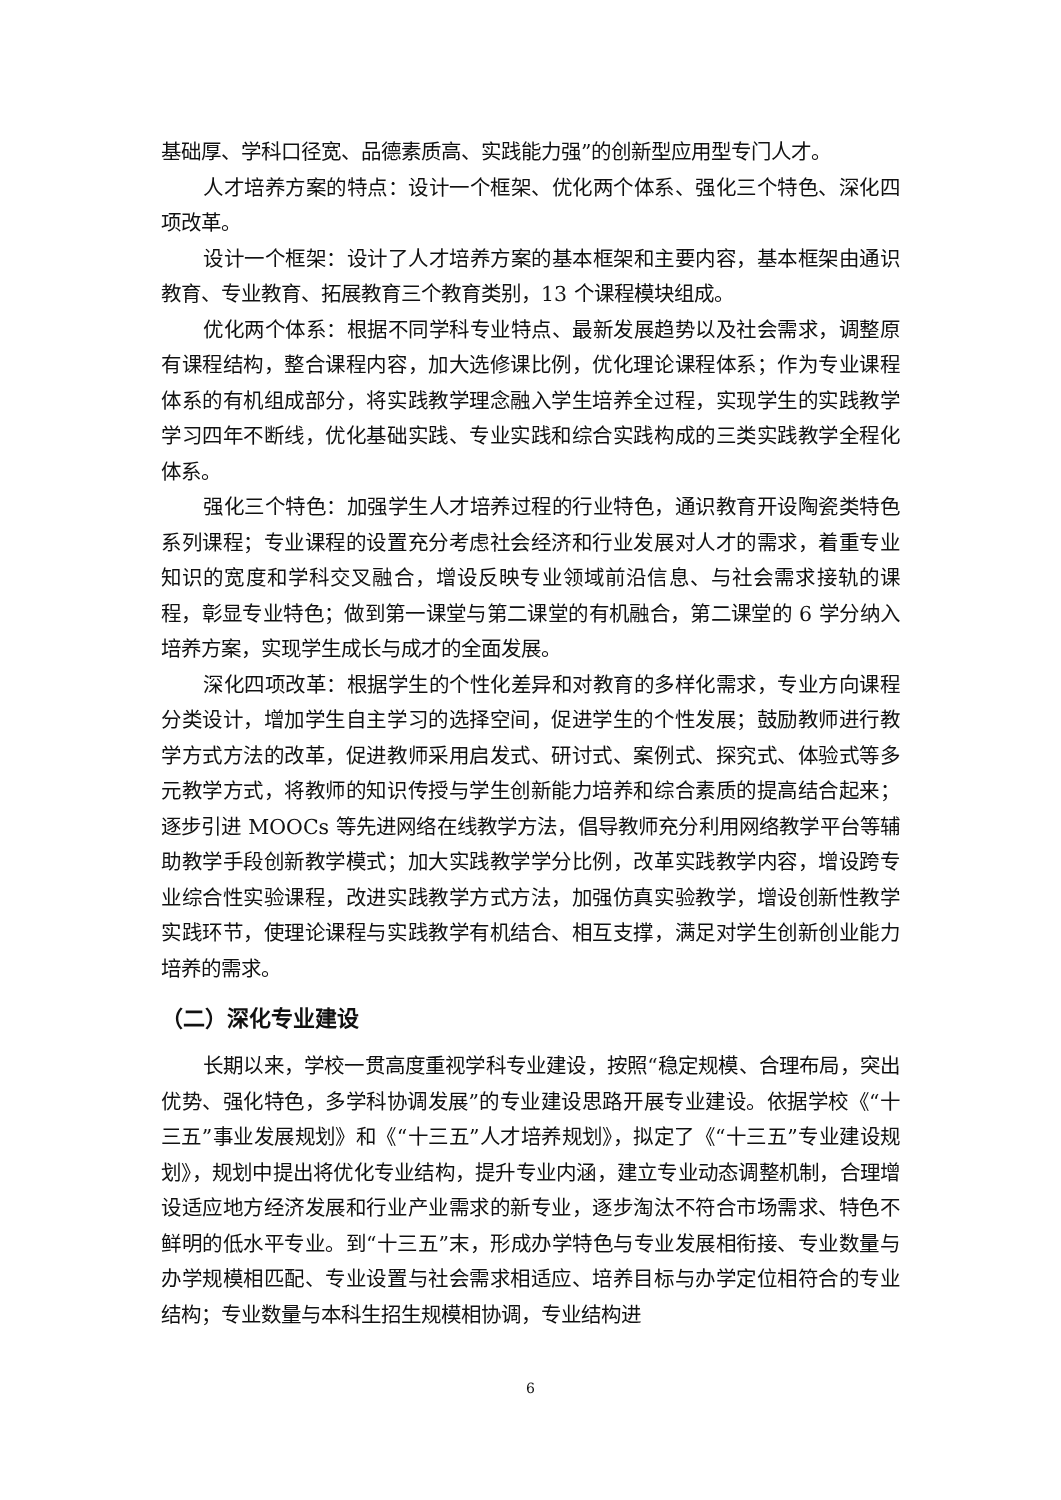基础厚、学科口径宽、品德素质高、实践能力强”的创新型应用型专门人才。
人才培养方案的特点：设计一个框架、优化两个体系、强化三个特色、深化四项改革。
设计一个框架：设计了人才培养方案的基本框架和主要内容，基本框架由通识教育、专业教育、拓展教育三个教育类别，13 个课程模块组成。
优化两个体系：根据不同学科专业特点、最新发展趋势以及社会需求，调整原有课程结构，整合课程内容，加大选修课比例，优化理论课程体系；作为专业课程体系的有机组成部分，将实践教学理念融入学生培养全过程，实现学生的实践教学学习四年不断线，优化基础实践、专业实践和综合实践构成的三类实践教学全程化体系。
强化三个特色：加强学生人才培养过程的行业特色，通识教育开设陶瓷类特色系列课程；专业课程的设置充分考虑社会经济和行业发展对人才的需求，着重专业知识的宽度和学科交叉融合，增设反映专业领域前沿信息、与社会需求接轨的课程，彰显专业特色；做到第一课堂与第二课堂的有机融合，第二课堂的 6 学分纳入培养方案，实现学生成长与成才的全面发展。
深化四项改革：根据学生的个性化差异和对教育的多样化需求，专业方向课程分类设计，增加学生自主学习的选择空间，促进学生的个性发展；鼓励教师进行教学方式方法的改革，促进教师采用启发式、研讨式、案例式、探究式、体验式等多元教学方式，将教师的知识传授与学生创新能力培养和综合素质的提高结合起来；逐步引进 MOOCs 等先进网络在线教学方法，倡导教师充分利用网络教学平台等辅助教学手段创新教学模式；加大实践教学学分比例，改革实践教学内容，增设跨专业综合性实验课程，改进实践教学方式方法，加强仿真实验教学，增设创新性教学实践环节，使理论课程与实践教学有机结合、相互支撑，满足对学生创新创业能力培养的需求。
（二）深化专业建设
长期以来，学校一贯高度重视学科专业建设，按照“稳定规模、合理布局，突出优势、强化特色，多学科协调发展”的专业建设思路开展专业建设。依据学校《“十三五”事业发展规划》和《“十三五”人才培养规划》，拟定了《“十三五”专业建设规划》，规划中提出将优化专业结构，提升专业内涵，建立专业动态调整机制，合理增设适应地方经济发展和行业产业需求的新专业，逐步淘汰不符合市场需求、特色不鲜明的低水平专业。到“十三五”末，形成办学特色与专业发展相衔接、专业数量与办学规模相匹配、专业设置与社会需求相适应、培养目标与办学定位相符合的专业结构；专业数量与本科生招生规模相协调，专业结构进
6